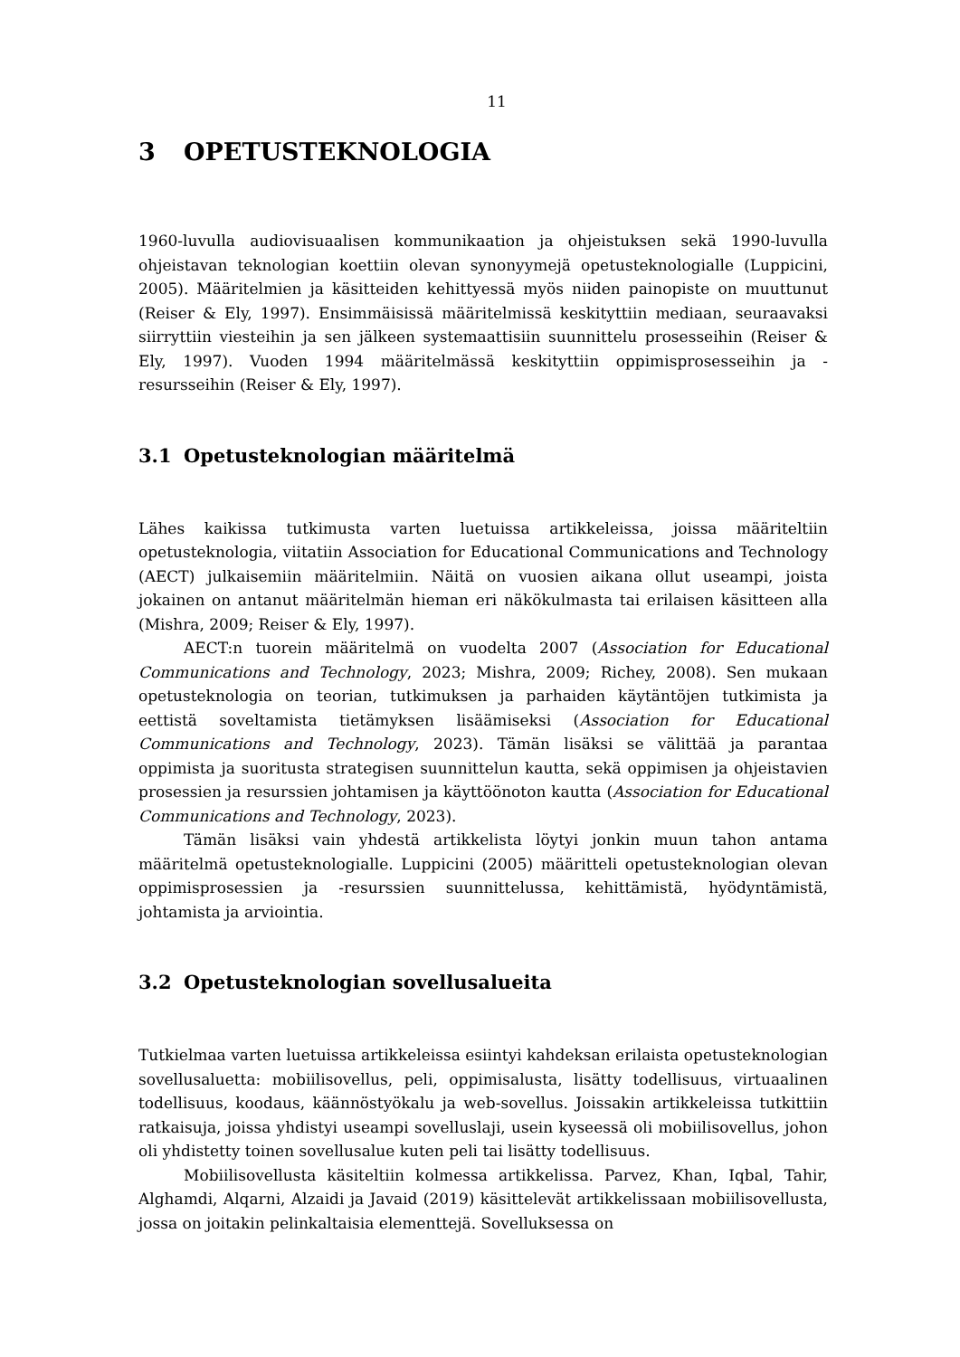11
3 OPETUSTEKNOLOGIA
1960-luvulla audiovisuaalisen kommunikaation ja ohjeistuksen sekä 1990-luvulla ohjeistavan teknologian koettiin olevan synonyymejä opetusteknologialle (Luppicini, 2005). Määritelmien ja käsitteiden kehittyessä myös niiden painopiste on muuttunut (Reiser & Ely, 1997). Ensimmäisissä määritelmissä keskityttiin mediaan, seuraavaksi siirryttiin viesteihin ja sen jälkeen systemaattisiin suunnittelu prosesseihin (Reiser & Ely, 1997). Vuoden 1994 määritelmässä keskityttiin oppimisprosesseihin ja -resursseihin (Reiser & Ely, 1997).
3.1 Opetusteknologian määritelmä
Lähes kaikissa tutkimusta varten luetuissa artikkeleissa, joissa määriteltiin opetusteknologia, viitatiin Association for Educational Communications and Technology (AECT) julkaisemiin määritelmiin. Näitä on vuosien aikana ollut useampi, joista jokainen on antanut määritelmän hieman eri näkökulmasta tai erilaisen käsitteen alla (Mishra, 2009; Reiser & Ely, 1997).
AECT:n tuorein määritelmä on vuodelta 2007 (Association for Educational Communications and Technology, 2023; Mishra, 2009; Richey, 2008). Sen mukaan opetusteknologia on teorian, tutkimuksen ja parhaiden käytäntöjen tutkimista ja eettistä soveltamista tietämyksen lisäämiseksi (Association for Educational Communications and Technology, 2023). Tämän lisäksi se välittää ja parantaa oppimista ja suoritusta strategisen suunnittelun kautta, sekä oppimisen ja ohjeistavien prosessien ja resurssien johtamisen ja käyttöönoton kautta (Association for Educational Communications and Technology, 2023).
Tämän lisäksi vain yhdestä artikkelista löytyi jonkin muun tahon antama määritelmä opetusteknologialle. Luppicini (2005) määritteli opetusteknologian olevan oppimisprosessien ja -resurssien suunnittelussa, kehittämistä, hyödyntämistä, johtamista ja arviointia.
3.2 Opetusteknologian sovellusalueita
Tutkielmaa varten luetuissa artikkeleissa esiintyi kahdeksan erilaista opetusteknologian sovellusaluetta: mobiilisovellus, peli, oppimisalusta, lisätty todellisuus, virtuaalinen todellisuus, koodaus, käännöstyökalu ja web-sovellus. Joissakin artikkeleissa tutkittiin ratkaisuja, joissa yhdistyi useampi sovelluslaji, usein kyseessä oli mobiilisovellus, johon oli yhdistetty toinen sovellusalue kuten peli tai lisätty todellisuus.
Mobiilisovellusta käsiteltiin kolmessa artikkelissa. Parvez, Khan, Iqbal, Tahir, Alghamdi, Alqarni, Alzaidi ja Javaid (2019) käsittelevät artikkelissaan mobiilisovellusta, jossa on joitakin pelinkaltaisia elementtejä. Sovelluksessa on